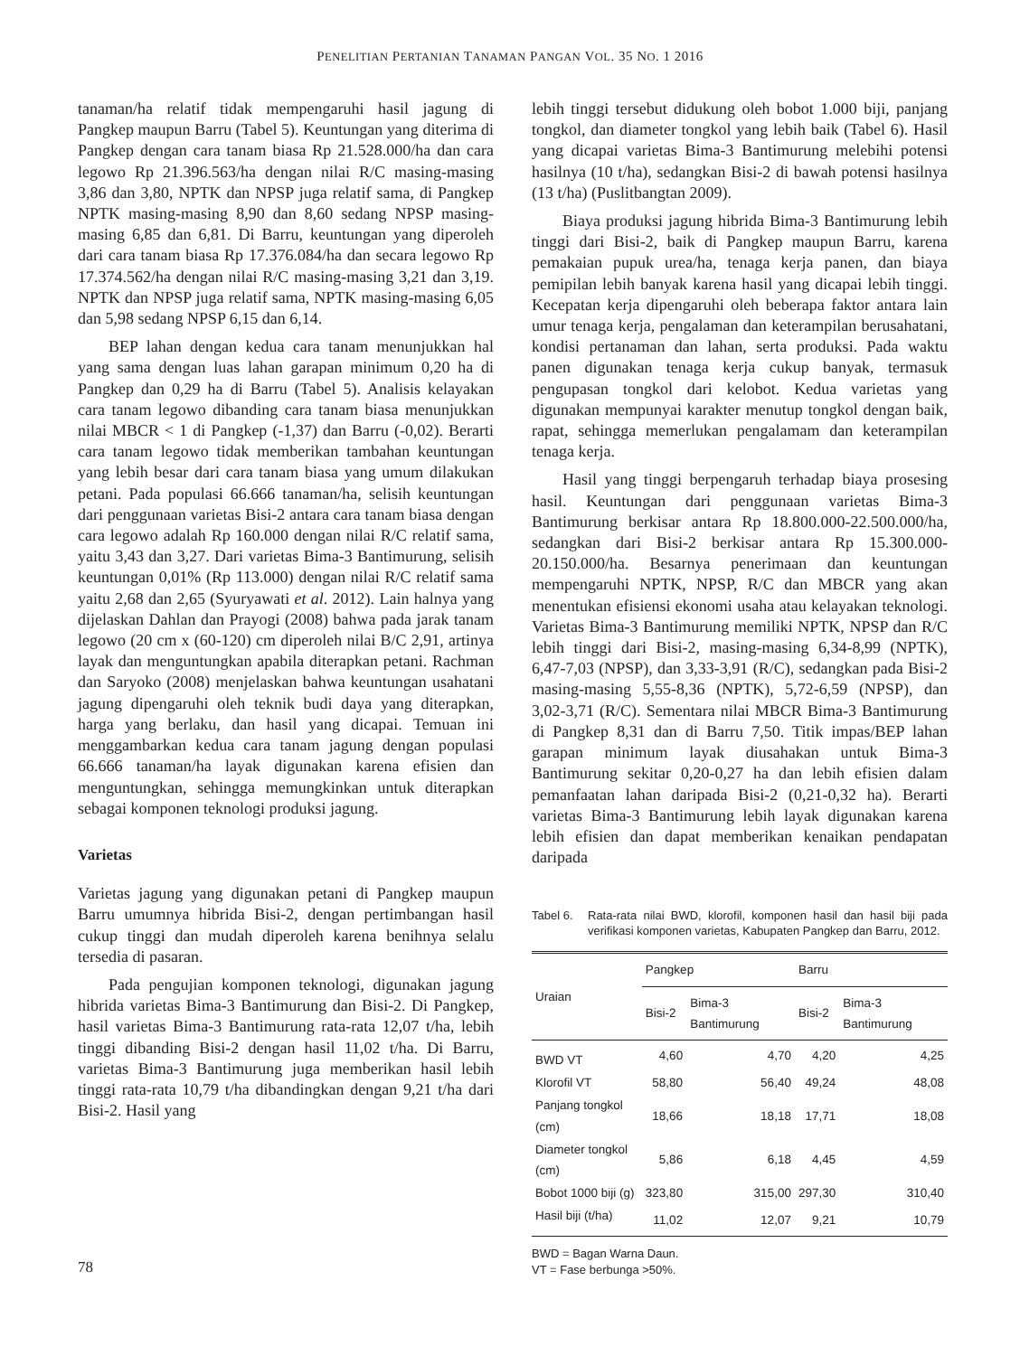PENELITIAN PERTANIAN TANAMAN PANGAN VOL. 35 NO. 1 2016
tanaman/ha relatif tidak mempengaruhi hasil jagung di Pangkep maupun Barru (Tabel 5). Keuntungan yang diterima di Pangkep dengan cara tanam biasa Rp 21.528.000/ha dan cara legowo Rp 21.396.563/ha dengan nilai R/C masing-masing 3,86 dan 3,80, NPTK dan NPSP juga relatif sama, di Pangkep NPTK masing-masing 8,90 dan 8,60 sedang NPSP masing-masing 6,85 dan 6,81. Di Barru, keuntungan yang diperoleh dari cara tanam biasa Rp 17.376.084/ha dan secara legowo Rp 17.374.562/ha dengan nilai R/C masing-masing 3,21 dan 3,19. NPTK dan NPSP juga relatif sama, NPTK masing-masing 6,05 dan 5,98 sedang NPSP 6,15 dan 6,14.
BEP lahan dengan kedua cara tanam menunjukkan hal yang sama dengan luas lahan garapan minimum 0,20 ha di Pangkep dan 0,29 ha di Barru (Tabel 5). Analisis kelayakan cara tanam legowo dibanding cara tanam biasa menunjukkan nilai MBCR < 1 di Pangkep (-1,37) dan Barru (-0,02). Berarti cara tanam legowo tidak memberikan tambahan keuntungan yang lebih besar dari cara tanam biasa yang umum dilakukan petani. Pada populasi 66.666 tanaman/ha, selisih keuntungan dari penggunaan varietas Bisi-2 antara cara tanam biasa dengan cara legowo adalah Rp 160.000 dengan nilai R/C relatif sama, yaitu 3,43 dan 3,27. Dari varietas Bima-3 Bantimurung, selisih keuntungan 0,01% (Rp 113.000) dengan nilai R/C relatif sama yaitu 2,68 dan 2,65 (Syuryawati et al. 2012). Lain halnya yang dijelaskan Dahlan dan Prayogi (2008) bahwa pada jarak tanam legowo (20 cm x (60-120) cm diperoleh nilai B/C 2,91, artinya layak dan menguntungkan apabila diterapkan petani. Rachman dan Saryoko (2008) menjelaskan bahwa keuntungan usahatani jagung dipengaruhi oleh teknik budi daya yang diterapkan, harga yang berlaku, dan hasil yang dicapai. Temuan ini menggambarkan kedua cara tanam jagung dengan populasi 66.666 tanaman/ha layak digunakan karena efisien dan menguntungkan, sehingga memungkinkan untuk diterapkan sebagai komponen teknologi produksi jagung.
Varietas
Varietas jagung yang digunakan petani di Pangkep maupun Barru umumnya hibrida Bisi-2, dengan pertimbangan hasil cukup tinggi dan mudah diperoleh karena benihnya selalu tersedia di pasaran.
Pada pengujian komponen teknologi, digunakan jagung hibrida varietas Bima-3 Bantimurung dan Bisi-2. Di Pangkep, hasil varietas Bima-3 Bantimurung rata-rata 12,07 t/ha, lebih tinggi dibanding Bisi-2 dengan hasil 11,02 t/ha. Di Barru, varietas Bima-3 Bantimurung juga memberikan hasil lebih tinggi rata-rata 10,79 t/ha dibandingkan dengan 9,21 t/ha dari Bisi-2. Hasil yang
lebih tinggi tersebut didukung oleh bobot 1.000 biji, panjang tongkol, dan diameter tongkol yang lebih baik (Tabel 6). Hasil yang dicapai varietas Bima-3 Bantimurung melebihi potensi hasilnya (10 t/ha), sedangkan Bisi-2 di bawah potensi hasilnya (13 t/ha) (Puslitbangtan 2009).
Biaya produksi jagung hibrida Bima-3 Bantimurung lebih tinggi dari Bisi-2, baik di Pangkep maupun Barru, karena pemakaian pupuk urea/ha, tenaga kerja panen, dan biaya pemipilan lebih banyak karena hasil yang dicapai lebih tinggi. Kecepatan kerja dipengaruhi oleh beberapa faktor antara lain umur tenaga kerja, pengalaman dan keterampilan berusahatani, kondisi pertanaman dan lahan, serta produksi. Pada waktu panen digunakan tenaga kerja cukup banyak, termasuk pengupasan tongkol dari kelobot. Kedua varietas yang digunakan mempunyai karakter menutup tongkol dengan baik, rapat, sehingga memerlukan pengalamam dan keterampilan tenaga kerja.
Hasil yang tinggi berpengaruh terhadap biaya prosesing hasil. Keuntungan dari penggunaan varietas Bima-3 Bantimurung berkisar antara Rp 18.800.000-22.500.000/ha, sedangkan dari Bisi-2 berkisar antara Rp 15.300.000-20.150.000/ha. Besarnya penerimaan dan keuntungan mempengaruhi NPTK, NPSP, R/C dan MBCR yang akan menentukan efisiensi ekonomi usaha atau kelayakan teknologi. Varietas Bima-3 Bantimurung memiliki NPTK, NPSP dan R/C lebih tinggi dari Bisi-2, masing-masing 6,34-8,99 (NPTK), 6,47-7,03 (NPSP), dan 3,33-3,91 (R/C), sedangkan pada Bisi-2 masing-masing 5,55-8,36 (NPTK), 5,72-6,59 (NPSP), dan 3,02-3,71 (R/C). Sementara nilai MBCR Bima-3 Bantimurung di Pangkep 8,31 dan di Barru 7,50. Titik impas/BEP lahan garapan minimum layak diusahakan untuk Bima-3 Bantimurung sekitar 0,20-0,27 ha dan lebih efisien dalam pemanfaatan lahan daripada Bisi-2 (0,21-0,32 ha). Berarti varietas Bima-3 Bantimurung lebih layak digunakan karena lebih efisien dan dapat memberikan kenaikan pendapatan daripada
Tabel 6. Rata-rata nilai BWD, klorofil, komponen hasil dan hasil biji pada verifikasi komponen varietas, Kabupaten Pangkep dan Barru, 2012.
| Uraian | Pangkep | | Barru | |
| --- | --- | --- | --- | --- |
| | Bisi-2 | Bima-3 Bantimurung | Bisi-2 | Bima-3 Bantimurung |
| BWD VT | 4,60 | 4,70 | 4,20 | 4,25 |
| Klorofil VT | 58,80 | 56,40 | 49,24 | 48,08 |
| Panjang tongkol (cm) | 18,66 | 18,18 | 17,71 | 18,08 |
| Diameter tongkol (cm) | 5,86 | 6,18 | 4,45 | 4,59 |
| Bobot 1000 biji (g) | 323,80 | 315,00 | 297,30 | 310,40 |
| Hasil biji (t/ha) | 11,02 | 12,07 | 9,21 | 10,79 |
BWD = Bagan Warna Daun.
VT = Fase berbunga >50%.
78